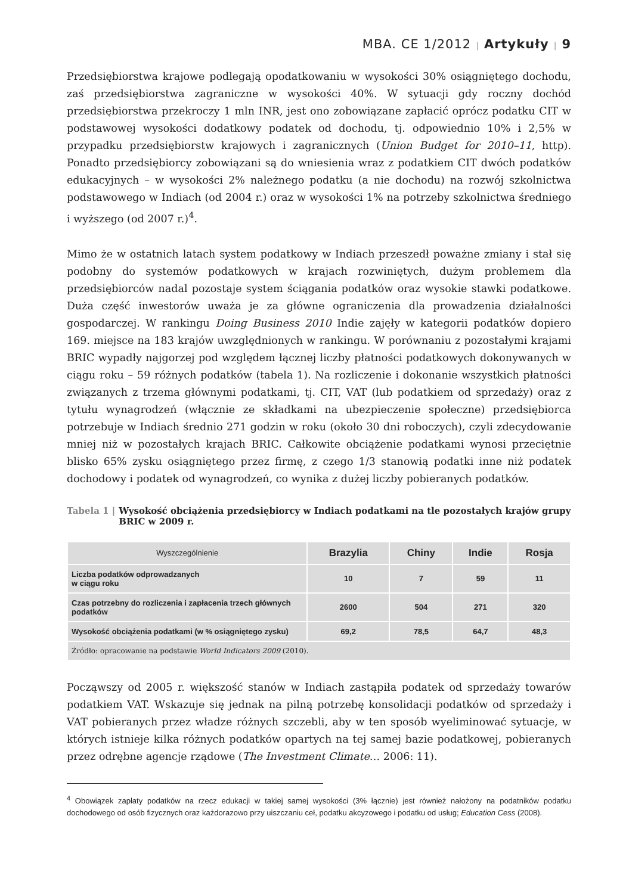MBA. CE 1/2012 | Artykuły | 9
Przedsiębiorstwa krajowe podlegają opodatkowaniu w wysokości 30% osiągniętego dochodu, zaś przedsiębiorstwa zagraniczne w wysokości 40%. W sytuacji gdy roczny dochód przedsiębiorstwa przekroczy 1 mln INR, jest ono zobowiązane zapłacić oprócz podatku CIT w podstawowej wysokości dodatkowy podatek od dochodu, tj. odpowiednio 10% i 2,5% w przypadku przedsiębiorstw krajowych i zagranicznych (Union Budget for 2010–11, http). Ponadto przedsiębiorcy zobowiązani są do wniesienia wraz z podatkiem CIT dwóch podatków edukacyjnych – w wysokości 2% należnego podatku (a nie dochodu) na rozwój szkolnictwa podstawowego w Indiach (od 2004 r.) oraz w wysokości 1% na potrzeby szkolnictwa średniego i wyższego (od 2007 r.)<sup>4</sup>.
Mimo że w ostatnich latach system podatkowy w Indiach przeszedł poważne zmiany i stał się podobny do systemów podatkowych w krajach rozwiniętych, dużym problemem dla przedsiębiorców nadal pozostaje system ściągania podatków oraz wysokie stawki podatkowe. Duża część inwestorów uważa je za główne ograniczenia dla prowadzenia działalności gospodarczej. W rankingu Doing Business 2010 Indie zajęły w kategorii podatków dopiero 169. miejsce na 183 krajów uwzględnionych w rankingu. W porównaniu z pozostałymi krajami BRIC wypadły najgorzej pod względem łącznej liczby płatności podatkowych dokonywanych w ciągu roku – 59 różnych podatków (tabela 1). Na rozliczenie i dokonanie wszystkich płatności związanych z trzema głównymi podatkami, tj. CIT, VAT (lub podatkiem od sprzedaży) oraz z tytułu wynagrodzeń (włącznie ze składkami na ubezpieczenie społeczne) przedsiębiorca potrzebuje w Indiach średnio 271 godzin w roku (około 30 dni roboczych), czyli zdecydowanie mniej niż w pozostałych krajach BRIC. Całkowite obciążenie podatkami wynosi przeciętnie blisko 65% zysku osiągniętego przez firmę, z czego 1/3 stanowią podatki inne niż podatek dochodowy i podatek od wynagrodzeń, co wynika z dużej liczby pobieranych podatków.
Tabela 1 | Wysokość obciążenia przedsiębiorcy w Indiach podatkami na tle pozostałych krajów grupy BRIC w 2009 r.
| Wyszczególnienie | Brazylia | Chiny | Indie | Rosja |
| --- | --- | --- | --- | --- |
| Liczba podatków odprowadzanych w ciągu roku | 10 | 7 | 59 | 11 |
| Czas potrzebny do rozliczenia i zapłacenia trzech głównych podatków | 2600 | 504 | 271 | 320 |
| Wysokość obciążenia podatkami (w % osiągniętego zysku) | 69,2 | 78,5 | 64,7 | 48,3 |
| Źródło: opracowanie na podstawie World Indicators 2009 (2010). | | | | |
Począwszy od 2005 r. większość stanów w Indiach zastąpiła podatek od sprzedaży towarów podatkiem VAT. Wskazuje się jednak na pilną potrzebę konsolidacji podatków od sprzedaży i VAT pobieranych przez władze różnych szczebli, aby w ten sposób wyeliminować sytuacje, w których istnieje kilka różnych podatków opartych na tej samej bazie podatkowej, pobieranych przez odrębne agencje rządowe (The Investment Climate… 2006: 11).
<sup>4</sup> Obowiązek zapłaty podatków na rzecz edukacji w takiej samej wysokości (3% łącznie) jest również nałożony na podatników podatku dochodowego od osób fizycznych oraz każdorazowo przy uiszczaniu ceł, podatku akcyzowego i podatku od usług; Education Cess (2008).